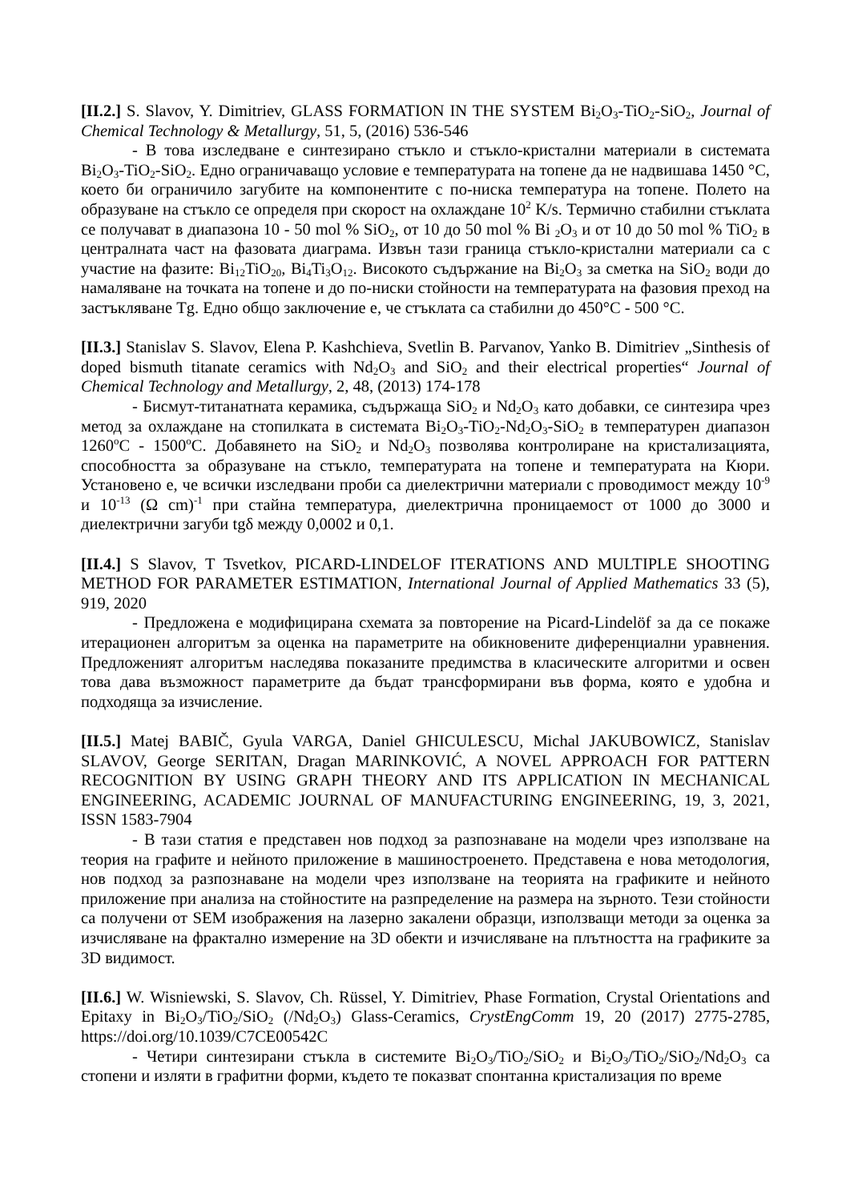[II.2.] S. Slavov, Y. Dimitriev, GLASS FORMATION IN THE SYSTEM Bi<sub>2</sub>O<sub>3</sub>-TiO<sub>2</sub>-SiO<sub>2</sub>, Journal of Chemical Technology & Metallurgy, 51, 5, (2016) 536-546
- В това изследване е синтезирано стъкло и стъкло-кристални материали в системата Bi<sub>2</sub>O<sub>3</sub>-TiO<sub>2</sub>-SiO<sub>2</sub>. Едно ограничаващо условие е температурата на топене да не надвишава 1450 °C, което би ограничило загубите на компонентите с по-ниска температура на топене. Полето на образуване на стъкло се определя при скорост на охлаждане 10<sup>2</sup> K/s. Термично стабилни стъклата се получават в диапазона 10 - 50 mol % SiO<sub>2</sub>, от 10 до 50 mol % Bi <sub>2</sub>O<sub>3</sub> и от 10 до 50 mol % TiO<sub>2</sub> в централната част на фазовата диаграма. Извън тази граница стъкло-кристални материали са с участие на фазите: Bi<sub>12</sub>TiO<sub>20</sub>, Bi<sub>4</sub>Ti<sub>3</sub>O<sub>12</sub>. Високото съдържание на Bi<sub>2</sub>O<sub>3</sub> за сметка на SiO<sub>2</sub> води до намаляване на точката на топене и до по-ниски стойности на температурата на фазовия преход на застъкляване Tg. Едно общо заключение е, че стъклата са стабилни до 450°C - 500 °C.
[II.3.] Stanislav S. Slavov, Elena P. Kashchieva, Svetlin B. Parvanov, Yanko B. Dimitriev „Sinthesis of doped bismuth titanate ceramics with Nd<sub>2</sub>O<sub>3</sub> and SiO<sub>2</sub> and their electrical properties“ Journal of Chemical Technology and Metallurgy, 2, 48, (2013) 174-178
- Бисмут-титанатната керамика, съдържаща SiO<sub>2</sub> и Nd<sub>2</sub>O<sub>3</sub> като добавки, се синтезира чрез метод за охлаждане на стопилката в системата Bi<sub>2</sub>O<sub>3</sub>-TiO<sub>2</sub>-Nd<sub>2</sub>O<sub>3</sub>-SiO<sub>2</sub> в температурен диапазон 1260<sup>o</sup>C - 1500<sup>o</sup>C. Добавянето на SiO<sub>2</sub> и Nd<sub>2</sub>O<sub>3</sub> позволява контролиране на кристализацията, способността за образуване на стъкло, температурата на топене и температурата на Кюри. Установено е, че всички изследвани проби са диелектрични материали с проводимост между 10<sup>-9</sup> и 10<sup>-13</sup> (Ω cm)<sup>-1</sup> при стайна температура, диелектрична проницаемост от 1000 до 3000 и диелектрични загуби tgδ между 0,0002 и 0,1.
[II.4.] S Slavov, T Tsvetkov, PICARD-LINDELOF ITERATIONS AND MULTIPLE SHOOTING METHOD FOR PARAMETER ESTIMATION, International Journal of Applied Mathematics 33 (5), 919, 2020
- Предложена е модифицирана схемата за повторение на Picard-Lindelöf за да се покаже итерационен алгоритъм за оценка на параметрите на обикновените диференциални уравнения. Предложеният алгоритъм наследява показаните предимства в класическите алгоритми и освен това дава възможност параметрите да бъдат трансформирани във форма, която е удобна и подходяща за изчисление.
[II.5.] Matej BABIČ, Gyula VARGA, Daniel GHICULESCU, Michal JAKUBOWICZ, Stanislav SLAVOV, George SERITAN, Dragan MARINKOVIĆ, A NOVEL APPROACH FOR PATTERN RECOGNITION BY USING GRAPH THEORY AND ITS APPLICATION IN MECHANICAL ENGINEERING, ACADEMIC JOURNAL OF MANUFACTURING ENGINEERING, 19, 3, 2021, ISSN 1583-7904
- В тази статия е представен нов подход за разпознаване на модели чрез използване на теория на графите и нейното приложение в машиностроенето. Представена е нова методология, нов подход за разпознаване на модели чрез използване на теорията на графиките и нейното приложение при анализа на стойностите на разпределение на размера на зърното. Тези стойности са получени от SEM изображения на лазерно закалени образци, използващи методи за оценка за изчисляване на фрактално измерение на 3D обекти и изчисляване на плътността на графиките за 3D видимост.
[II.6.] W. Wisniewski, S. Slavov, Ch. Rüssel, Y. Dimitriev, Phase Formation, Crystal Orientations and Epitaxy in Bi<sub>2</sub>O<sub>3</sub>/TiO<sub>2</sub>/SiO<sub>2</sub> (/Nd<sub>2</sub>O<sub>3</sub>) Glass-Ceramics, CrystEngComm 19, 20 (2017) 2775-2785, https://doi.org/10.1039/C7CE00542C
- Четири синтезирани стъкла в системите Bi<sub>2</sub>O<sub>3</sub>/TiO<sub>2</sub>/SiO<sub>2</sub> и Bi<sub>2</sub>O<sub>3</sub>/TiO<sub>2</sub>/SiO<sub>2</sub>/Nd<sub>2</sub>O<sub>3</sub> са стопени и изляти в графитни форми, където те показват спонтанна кристализация по време